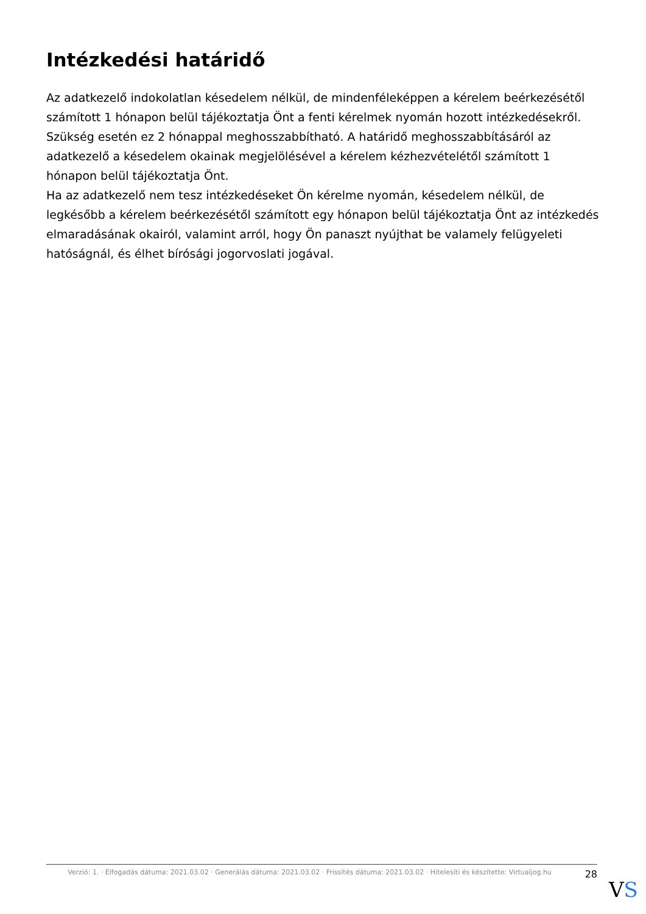Intézkedési határidő
Az adatkezelő indokolatlan késedelem nélkül, de mindenféleképpen a kérelem beérkezésétől számított 1 hónapon belül tájékoztatja Önt a fenti kérelmek nyomán hozott intézkedésekről.
Szükség esetén ez 2 hónappal meghosszabbítható. A határidő meghosszabbításáról az adatkezelő a késedelem okainak megjelölésével a kérelem kézhezvételétől számított 1 hónapon belül tájékoztatja Önt.
Ha az adatkezelő nem tesz intézkedéseket Ön kérelme nyomán, késedelem nélkül, de legkésőbb a kérelem beérkezésétől számított egy hónapon belül tájékoztatja Önt az intézkedés elmaradásának okairól, valamint arról, hogy Ön panaszt nyújthat be valamely felügyeleti hatóságnál, és élhet bírósági jogorvoslati jogával.
Verzió: 1. · Elfogadás dátuma: 2021.03.02 · Generálás dátuma: 2021.03.02 · Frissítés dátuma: 2021.03.02 · Hitelesíti és készítette: Virtualjog.hu
28
VS